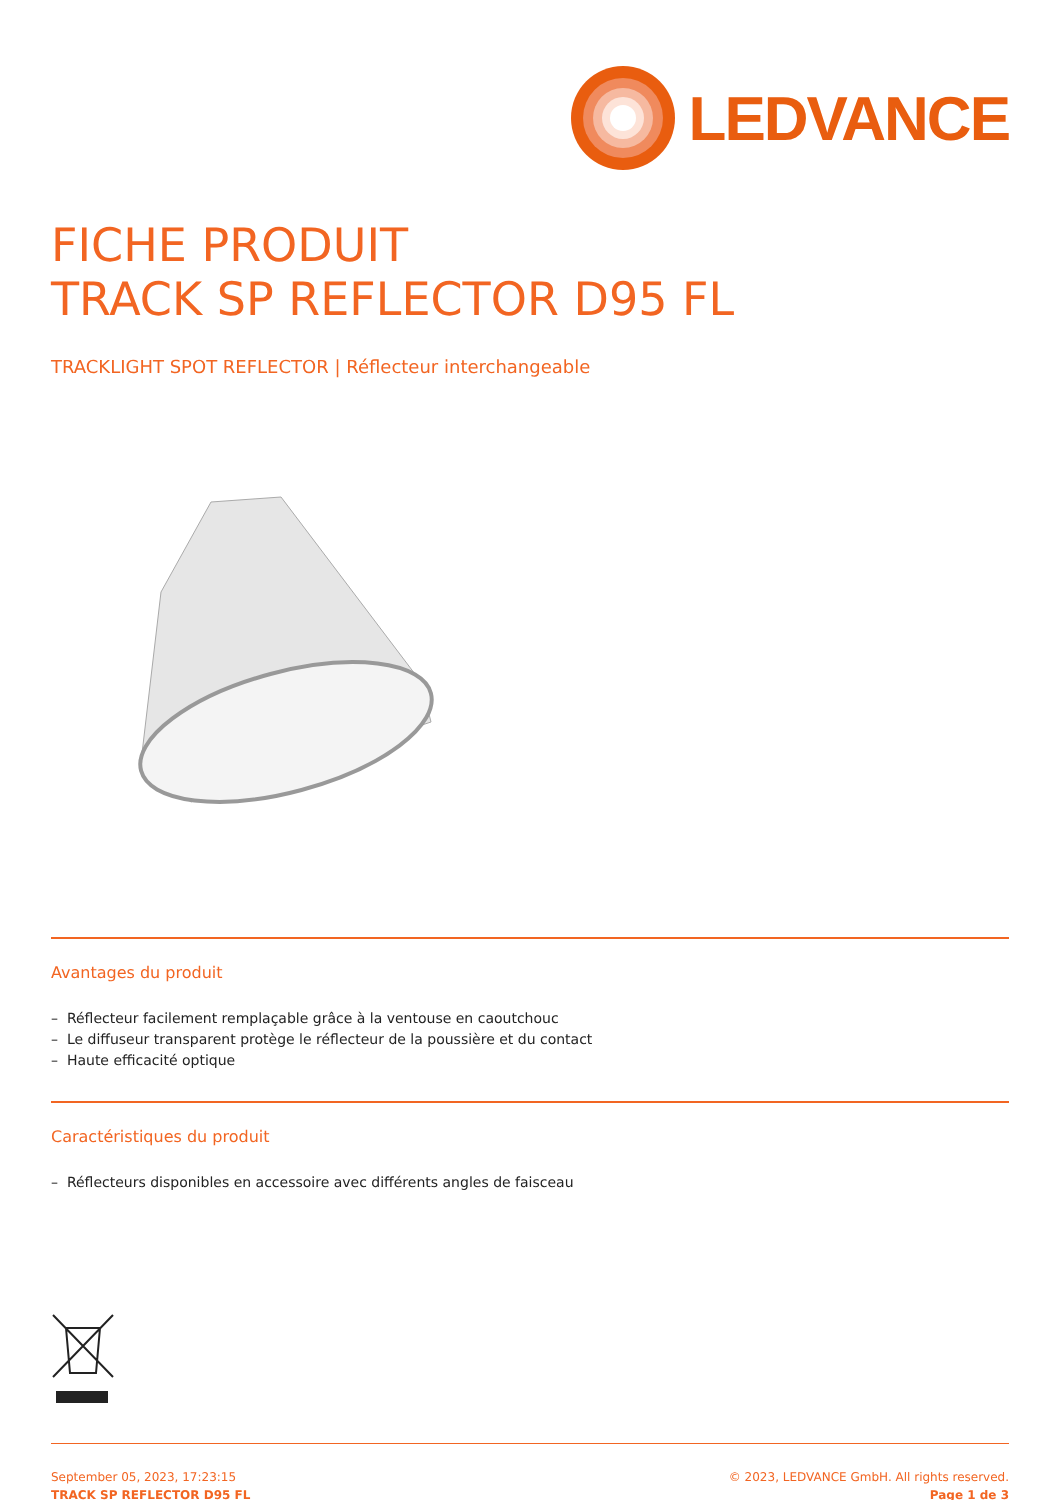LEDVANCE
FICHE PRODUIT
TRACK SP REFLECTOR D95 FL
TRACKLIGHT SPOT REFLECTOR | Réflecteur interchangeable
Avantages du produit
– Réflecteur facilement remplaçable grâce à la ventouse en caoutchouc
– Le diffuseur transparent protège le réflecteur de la poussière et du contact
– Haute efficacité optique
Caractéristiques du produit
– Réflecteurs disponibles en accessoire avec différents angles de faisceau
September 05, 2023, 17:23:15
TRACK SP REFLECTOR D95 FL
© 2023, LEDVANCE GmbH. All rights reserved.
Page 1 de 3